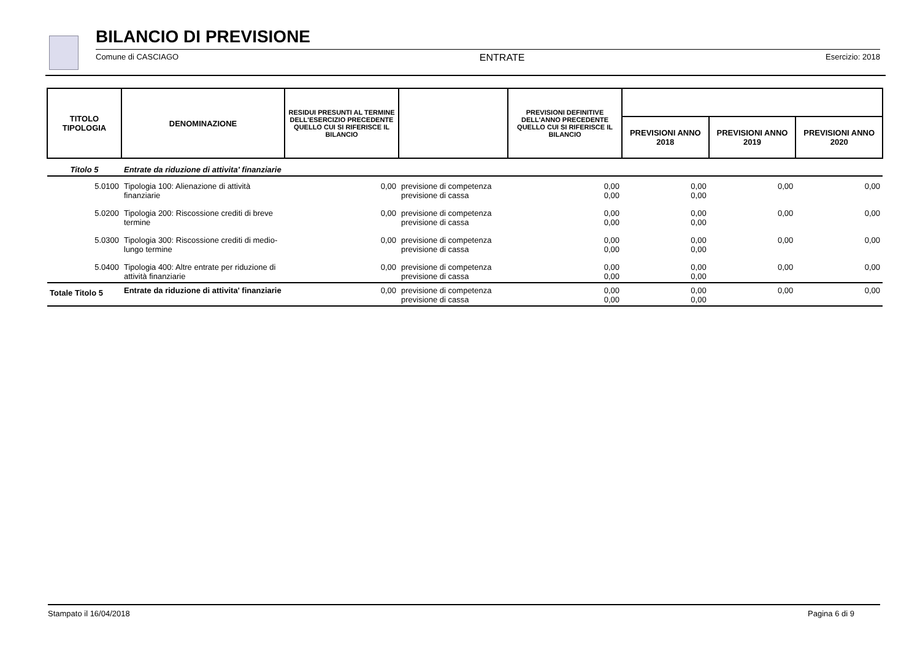BILANCIO DI PREVISIONE
Comune di CASCIAGO ENTRATE Esercizio: 2018
| TITOLO TIPOLOGIA | DENOMINAZIONE | RESIDUI PRESUNTI AL TERMINE DELL'ESERCIZIO PRECEDENTE QUELLO CUI SI RIFERISCE IL BILANCIO | | PREVISIONI DEFINITIVE DELL'ANNO PRECEDENTE QUELLO CUI SI RIFERISCE IL BILANCIO | | | |
| --- | --- | --- | --- | --- | --- | --- | --- |
| | | | | | PREVISIONI ANNO 2018 | PREVISIONI ANNO 2019 | PREVISIONI ANNO 2020 |
| Titolo 5 | Entrate da riduzione di attivita' finanziarie | | | | | | |
| 5.0100 | Tipologia 100: Alienazione di attività finanziarie | 0,00 | previsione di competenza previsione di cassa | 0,00 0,00 | 0,00 0,00 | 0,00 | 0,00 |
| 5.0200 | Tipologia 200: Riscossione crediti di breve termine | 0,00 | previsione di competenza previsione di cassa | 0,00 0,00 | 0,00 0,00 | 0,00 | 0,00 |
| 5.0300 | Tipologia 300: Riscossione crediti di medio-lungo termine | 0,00 | previsione di competenza previsione di cassa | 0,00 0,00 | 0,00 0,00 | 0,00 | 0,00 |
| 5.0400 | Tipologia 400: Altre entrate per riduzione di attività finanziarie | 0,00 | previsione di competenza previsione di cassa | 0,00 0,00 | 0,00 0,00 | 0,00 | 0,00 |
| Totale Titolo 5 | Entrate da riduzione di attivita' finanziarie | 0,00 | previsione di competenza previsione di cassa | 0,00 0,00 | 0,00 0,00 | 0,00 | 0,00 |
Stampato il 16/04/2018 Pagina 6 di 9